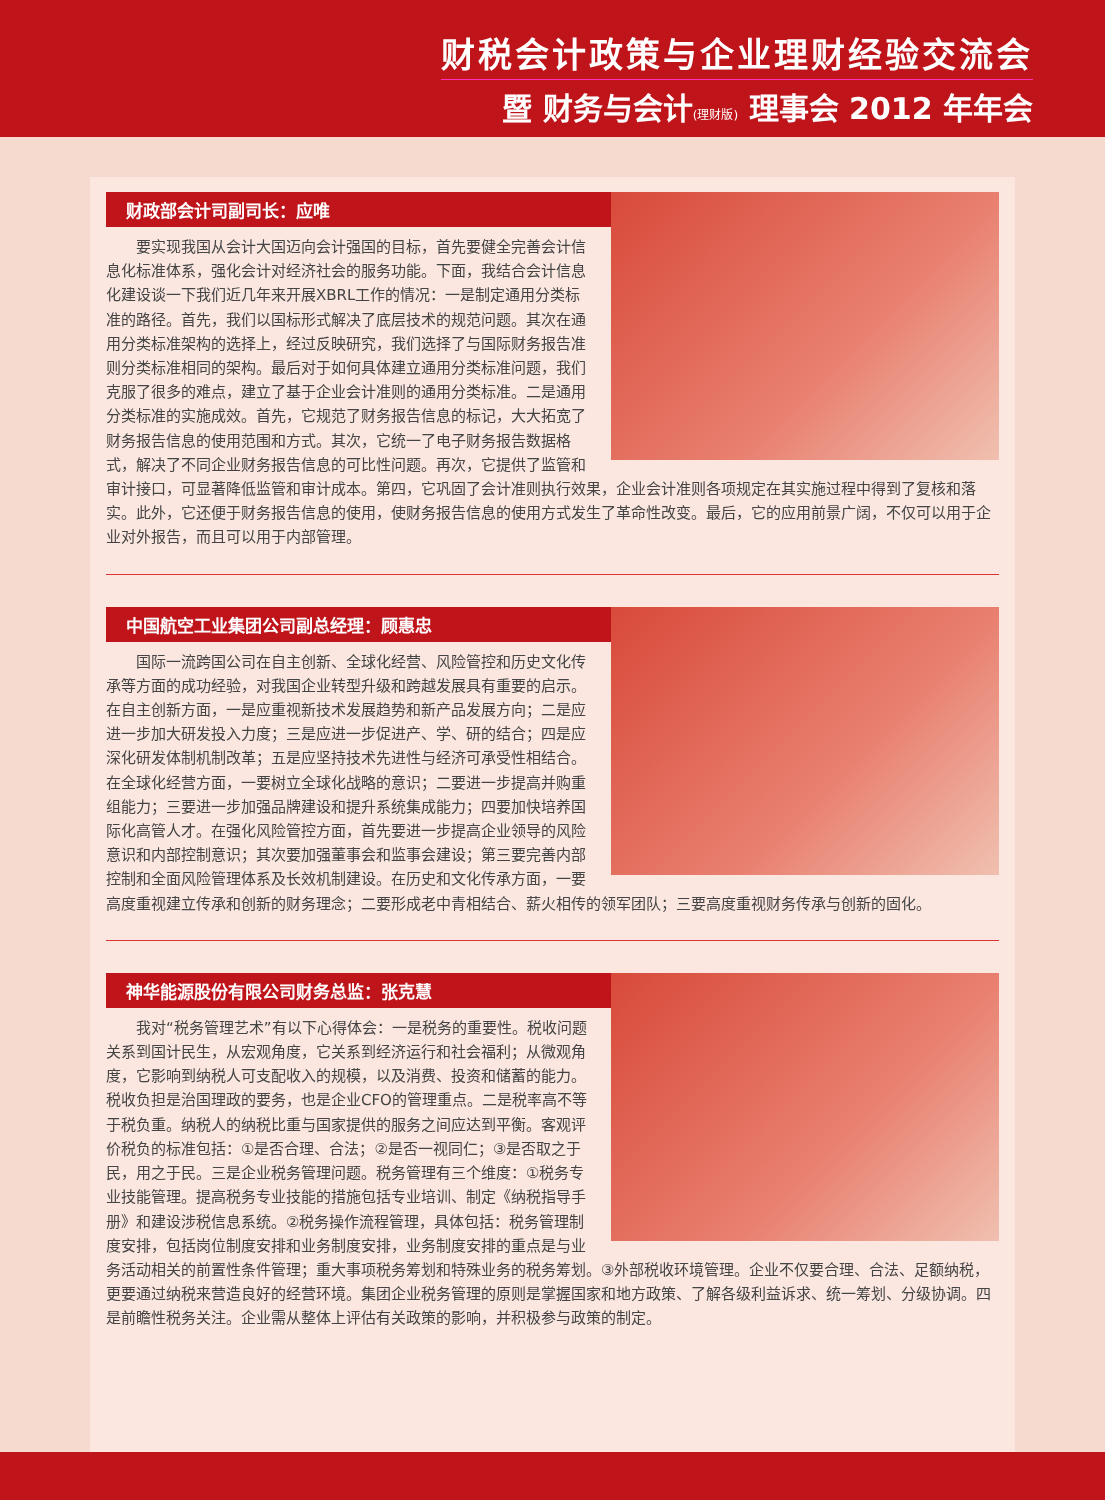财税会计政策与企业理财经验交流会
暨 财务与会计(理财版) 理事会 2012 年年会
财政部会计司副司长：应唯
要实现我国从会计大国迈向会计强国的目标，首先要健全完善会计信息化标准体系，强化会计对经济社会的服务功能。下面，我结合会计信息化建设谈一下我们近几年来开展XBRL工作的情况：一是制定通用分类标准的路径。首先，我们以国标形式解决了底层技术的规范问题。其次在通用分类标准架构的选择上，经过反映研究，我们选择了与国际财务报告准则分类标准相同的架构。最后对于如何具体建立通用分类标准问题，我们克服了很多的难点，建立了基于企业会计准则的通用分类标准。二是通用分类标准的实施成效。首先，它规范了财务报告信息的标记，大大拓宽了财务报告信息的使用范围和方式。其次，它统一了电子财务报告数据格式，解决了不同企业财务报告信息的可比性问题。再次，它提供了监管和审计接口，可显著降低监管和审计成本。第四，它巩固了会计准则执行效果，企业会计准则各项规定在其实施过程中得到了复核和落实。此外，它还便于财务报告信息的使用，使财务报告信息的使用方式发生了革命性改变。最后，它的应用前景广阔，不仅可以用于企业对外报告，而且可以用于内部管理。
中国航空工业集团公司副总经理：顾惠忠
国际一流跨国公司在自主创新、全球化经营、风险管控和历史文化传承等方面的成功经验，对我国企业转型升级和跨越发展具有重要的启示。在自主创新方面，一是应重视新技术发展趋势和新产品发展方向；二是应进一步加大研发投入力度；三是应进一步促进产、学、研的结合；四是应深化研发体制机制改革；五是应坚持技术先进性与经济可承受性相结合。在全球化经营方面，一要树立全球化战略的意识；二要进一步提高并购重组能力；三要进一步加强品牌建设和提升系统集成能力；四要加快培养国际化高管人才。在强化风险管控方面，首先要进一步提高企业领导的风险意识和内部控制意识；其次要加强董事会和监事会建设；第三要完善内部控制和全面风险管理体系及长效机制建设。在历史和文化传承方面，一要高度重视建立传承和创新的财务理念；二要形成老中青相结合、薪火相传的领军团队；三要高度重视财务传承与创新的固化。
神华能源股份有限公司财务总监：张克慧
我对“税务管理艺术”有以下心得体会：一是税务的重要性。税收问题关系到国计民生，从宏观角度，它关系到经济运行和社会福利；从微观角度，它影响到纳税人可支配收入的规模，以及消费、投资和储蓄的能力。税收负担是治国理政的要务，也是企业CFO的管理重点。二是税率高不等于税负重。纳税人的纳税比重与国家提供的服务之间应达到平衡。客观评价税负的标准包括：①是否合理、合法；②是否一视同仁；③是否取之于民，用之于民。三是企业税务管理问题。税务管理有三个维度：①税务专业技能管理。提高税务专业技能的措施包括专业培训、制定《纳税指导手册》和建设涉税信息系统。②税务操作流程管理，具体包括：税务管理制度安排，包括岗位制度安排和业务制度安排，业务制度安排的重点是与业务活动相关的前置性条件管理；重大事项税务筹划和特殊业务的税务筹划。③外部税收环境管理。企业不仅要合理、合法、足额纳税，更要通过纳税来营造良好的经营环境。集团企业税务管理的原则是掌握国家和地方政策、了解各级利益诉求、统一筹划、分级协调。四是前瞻性税务关注。企业需从整体上评估有关政策的影响，并积极参与政策的制定。